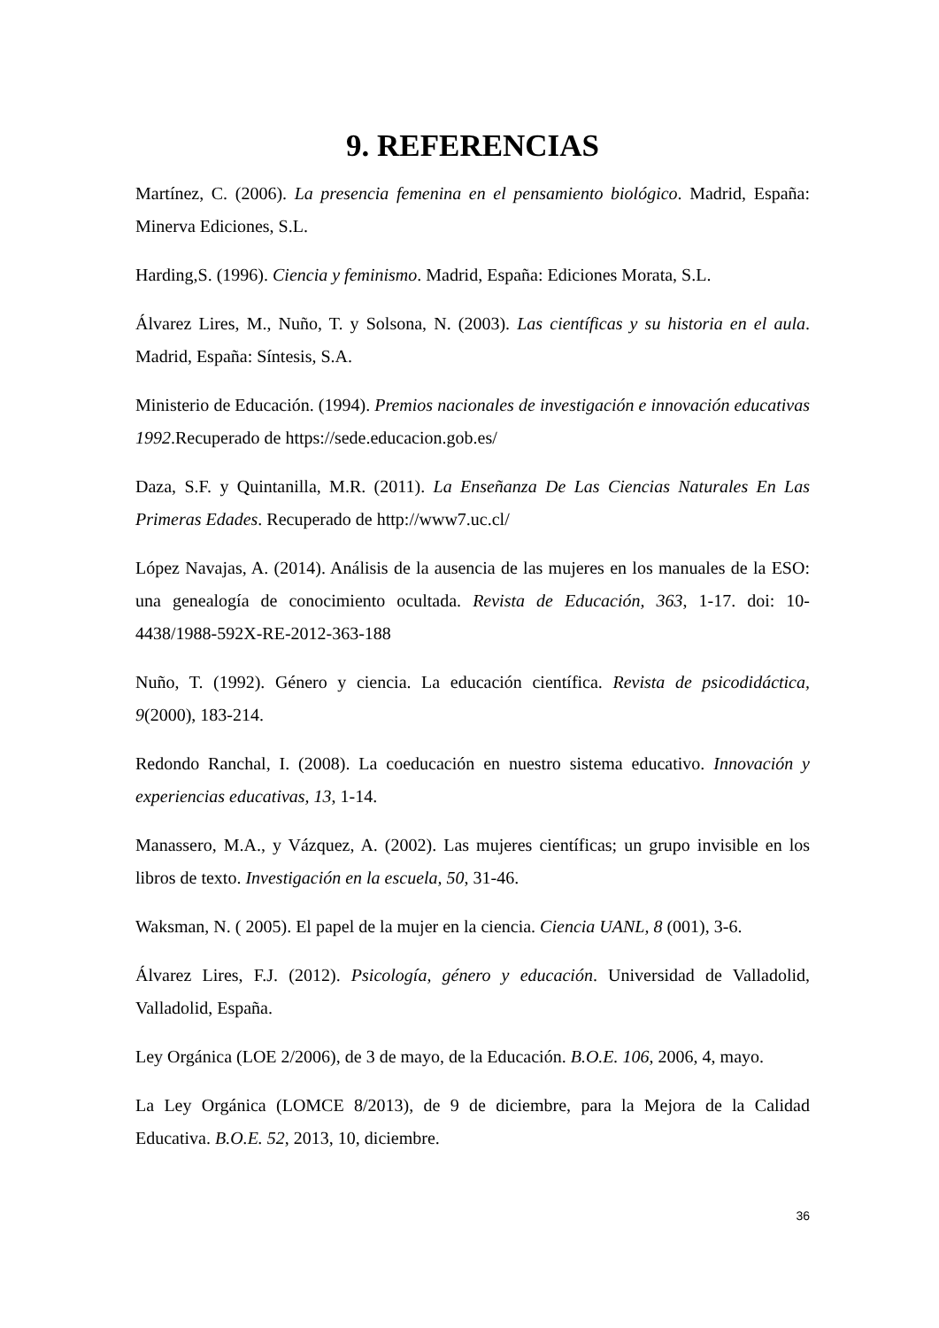9. REFERENCIAS
Martínez, C. (2006). La presencia femenina en el pensamiento biológico. Madrid, España: Minerva Ediciones, S.L.
Harding,S. (1996). Ciencia y feminismo. Madrid, España: Ediciones Morata, S.L.
Álvarez Lires, M., Nuño, T. y Solsona, N. (2003). Las científicas y su historia en el aula. Madrid, España: Síntesis, S.A.
Ministerio de Educación. (1994). Premios nacionales de investigación e innovación educativas 1992.Recuperado de https://sede.educacion.gob.es/
Daza, S.F. y Quintanilla, M.R. (2011). La Enseñanza De Las Ciencias Naturales En Las Primeras Edades. Recuperado de http://www7.uc.cl/
López Navajas, A. (2014). Análisis de la ausencia de las mujeres en los manuales de la ESO: una genealogía de conocimiento ocultada. Revista de Educación, 363, 1-17. doi: 10-4438/1988-592X-RE-2012-363-188
Nuño, T. (1992). Género y ciencia. La educación científica. Revista de psicodidáctica, 9(2000), 183-214.
Redondo Ranchal, I. (2008). La coeducación en nuestro sistema educativo. Innovación y experiencias educativas, 13, 1-14.
Manassero, M.A., y Vázquez, A. (2002). Las mujeres científicas; un grupo invisible en los libros de texto. Investigación en la escuela, 50, 31-46.
Waksman, N. ( 2005). El papel de la mujer en la ciencia. Ciencia UANL, 8 (001), 3-6.
Álvarez Lires, F.J. (2012). Psicología, género y educación. Universidad de Valladolid, Valladolid, España.
Ley Orgánica (LOE 2/2006), de 3 de mayo, de la Educación. B.O.E. 106, 2006, 4, mayo.
La Ley Orgánica (LOMCE 8/2013), de 9 de diciembre, para la Mejora de la Calidad Educativa. B.O.E. 52, 2013, 10, diciembre.
36